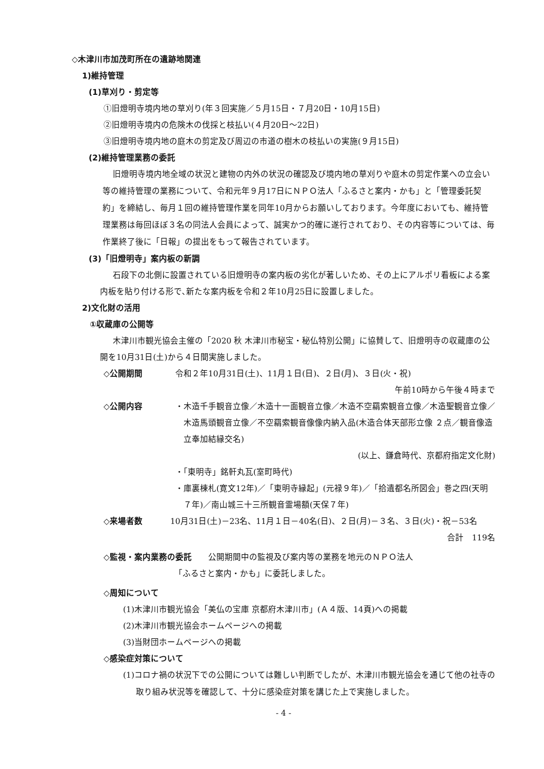◇木津川市加茂町所在の遺跡地関連
1)維持管理
(1)草刈り・剪定等
①旧燈明寺境内地の草刈り(年３回実施／５月15日・７月20日・10月15日)
②旧燈明寺境内の危険木の伐採と枝払い(４月20日～22日)
③旧燈明寺境内地の庭木の剪定及び周辺の市道の樹木の枝払いの実施(９月15日)
(2)維持管理業務の委託
旧燈明寺境内地全域の状況と建物の内外の状況の確認及び境内地の草刈りや庭木の剪定作業への立会い等の維持管理の業務について、令和元年９月17日にＮＰＯ法人「ふるさと案内・かも」と「管理委託契約」を締結し、毎月１回の維持管理作業を同年10月からお願いしております。今年度においても、維持管理業務は毎回ほぼ３名の同法人会員によって、誠実かつ的確に遂行されており、その内容等については、毎作業終了後に「日報」の提出をもって報告されています。
(3)「旧燈明寺」案内板の新調
石段下の北側に設置されている旧燈明寺の案内板の劣化が著しいため、その上にアルポリ看板による案内板を貼り付ける形で､新たな案内板を令和２年10月25日に設置しました。
2)文化財の活用
①収蔵庫の公開等
木津川市観光協会主催の「2020 秋 木津川市秘宝・秘仏特別公開」に協賛して、旧燈明寺の収蔵庫の公開を10月31日(土)から４日間実施しました。
◇公開期間 令和２年10月31日(土)、11月１日(日)、２日(月)、３日(火・祝)
午前10時から午後４時まで
◇公開内容 ・木造千手観音立像／木造十一面観音立像／木造不空羂索観音立像／木造聖観音立像／木造馬頭観音立像／不空羂索観音像像内納入品(木造合体天部形立像 ２点／観音像造立奉加結縁交名)
(以上、鎌倉時代、京都府指定文化財)
・「東明寺」銘軒丸瓦(室町時代)
・庫裏棟札(寛文12年)／「東明寺縁起」(元禄９年)／「拾遺都名所図会」巻之四(天明７年)／南山城三十三所観音霊場額(天保７年)
◇来場者数 10月31日(土)－23名、11月１日－40名(日)、２日(月)－３名、３日(火)・祝－53名
合計　119名
◇監視・案内業務の委託　　公開期間中の監視及び案内等の業務を地元のＮＰＯ法人
「ふるさと案内・かも」に委託しました。
◇周知について
(1)木津川市観光協会「美仏の宝庫 京都府木津川市」(Ａ４版、14頁)への掲載
(2)木津川市観光協会ホームページへの掲載
(3)当財団ホームページへの掲載
◇感染症対策について
(1)コロナ禍の状況下での公開については難しい判断でしたが、木津川市観光協会を通じて他の社寺の取り組み状況等を確認して、十分に感染症対策を講じた上で実施しました。
- 4 -